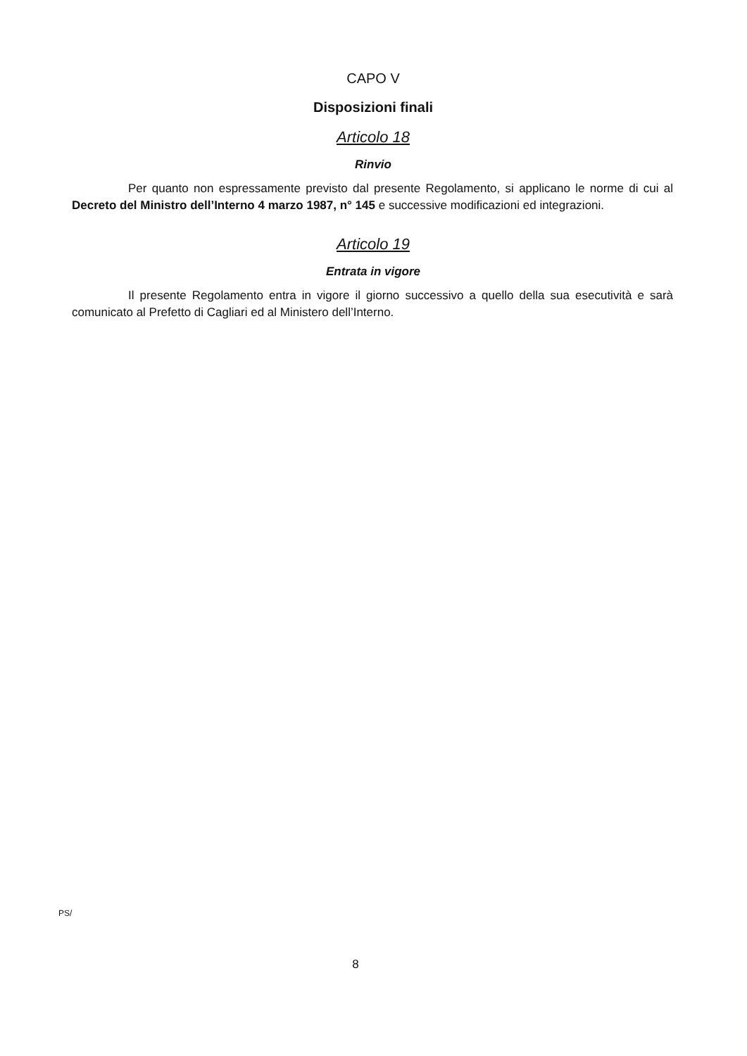CAPO V
Disposizioni finali
Articolo 18
Rinvio
Per quanto non espressamente previsto dal presente Regolamento, si applicano le norme di cui al Decreto del Ministro dell’Interno 4 marzo 1987, n° 145 e successive modificazioni ed integrazioni.
Articolo 19
Entrata in vigore
Il presente Regolamento entra in vigore il giorno successivo a quello della sua esecutività e sarà comunicato al Prefetto di Cagliari ed al Ministero dell’Interno.
PS/
8